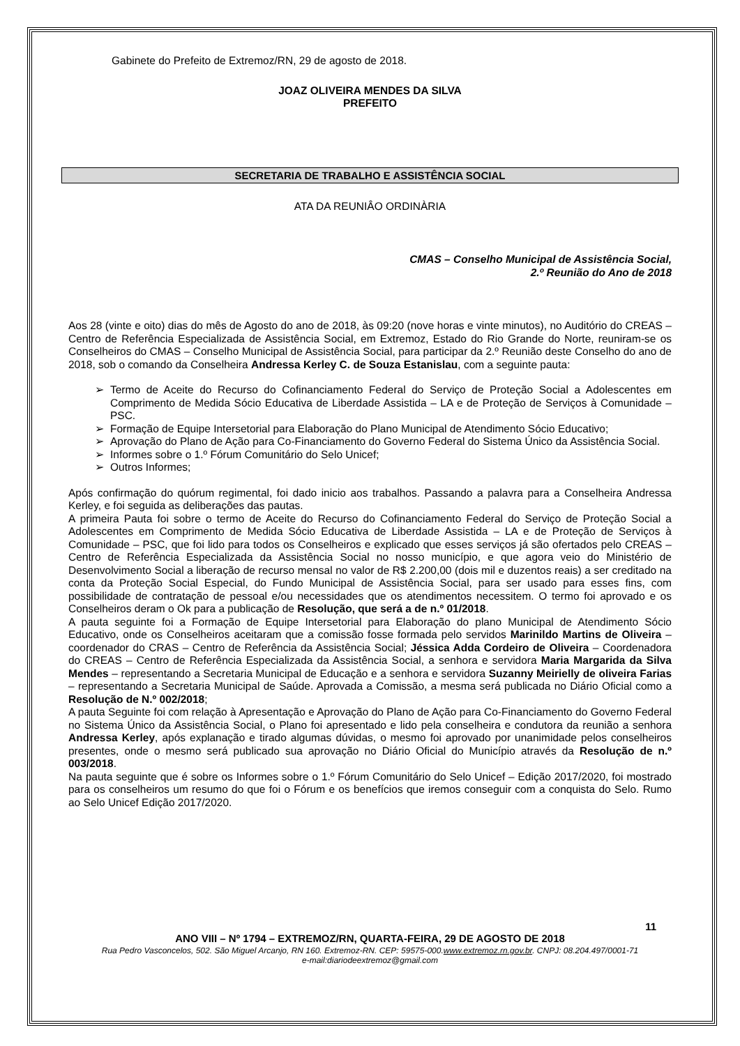Gabinete do Prefeito de Extremoz/RN, 29 de agosto de 2018.
JOAZ OLIVEIRA MENDES DA SILVA
PREFEITO
SECRETARIA DE TRABALHO E ASSISTÊNCIA SOCIAL
ATA DA REUNIÂO ORDINÀRIA
CMAS – Conselho Municipal de Assistência Social,
2.º Reunião do Ano de 2018
Aos 28 (vinte e oito) dias do mês de Agosto do ano de 2018, às 09:20 (nove horas e vinte minutos), no Auditório do CREAS – Centro de Referência Especializada de Assistência Social, em Extremoz, Estado do Rio Grande do Norte, reuniram-se os Conselheiros do CMAS – Conselho Municipal de Assistência Social, para participar da 2.º Reunião deste Conselho do ano de 2018, sob o comando da Conselheira Andressa Kerley C. de Souza Estanislau, com a seguinte pauta:
➢ Termo de Aceite do Recurso do Cofinanciamento Federal do Serviço de Proteção Social a Adolescentes em Comprimento de Medida Sócio Educativa de Liberdade Assistida – LA e de Proteção de Serviços à Comunidade – PSC.
➢ Formação de Equipe Intersetorial para Elaboração do Plano Municipal de Atendimento Sócio Educativo;
➢ Aprovação do Plano de Ação para Co-Financiamento do Governo Federal do Sistema Único da Assistência Social.
➢ Informes sobre o 1.º Fórum Comunitário do Selo Unicef;
➢ Outros Informes;
Após confirmação do quórum regimental, foi dado inicio aos trabalhos. Passando a palavra para a Conselheira Andressa Kerley, e foi seguida as deliberações das pautas.
A primeira Pauta foi sobre o termo de Aceite do Recurso do Cofinanciamento Federal do Serviço de Proteção Social a Adolescentes em Comprimento de Medida Sócio Educativa de Liberdade Assistida – LA e de Proteção de Serviços à Comunidade – PSC, que foi lido para todos os Conselheiros e explicado que esses serviços já são ofertados pelo CREAS – Centro de Referência Especializada da Assistência Social no nosso município, e que agora veio do Ministério de Desenvolvimento Social a liberação de recurso mensal no valor de R$ 2.200,00 (dois mil e duzentos reais) a ser creditado na conta da Proteção Social Especial, do Fundo Municipal de Assistência Social, para ser usado para esses fins, com possibilidade de contratação de pessoal e/ou necessidades que os atendimentos necessitem. O termo foi aprovado e os Conselheiros deram o Ok para a publicação de Resolução, que será a de n.º 01/2018.
A pauta seguinte foi a Formação de Equipe Intersetorial para Elaboração do plano Municipal de Atendimento Sócio Educativo, onde os Conselheiros aceitaram que a comissão fosse formada pelo servidos Marinildo Martins de Oliveira – coordenador do CRAS – Centro de Referência da Assistência Social; Jéssica Adda Cordeiro de Oliveira – Coordenadora do CREAS – Centro de Referência Especializada da Assistência Social, a senhora e servidora Maria Margarida da Silva Mendes – representando a Secretaria Municipal de Educação e a senhora e servidora Suzanny Meirielly de oliveira Farias – representando a Secretaria Municipal de Saúde. Aprovada a Comissão, a mesma será publicada no Diário Oficial como a Resolução de N.º 002/2018;
A pauta Seguinte foi com relação à Apresentação e Aprovação do Plano de Ação para Co-Financiamento do Governo Federal no Sistema Único da Assistência Social, o Plano foi apresentado e lido pela conselheira e condutora da reunião a senhora Andressa Kerley, após explanação e tirado algumas dúvidas, o mesmo foi aprovado por unanimidade pelos conselheiros presentes, onde o mesmo será publicado sua aprovação no Diário Oficial do Município através da Resolução de n.º 003/2018.
Na pauta seguinte que é sobre os Informes sobre o 1.º Fórum Comunitário do Selo Unicef – Edição 2017/2020, foi mostrado para os conselheiros um resumo do que foi o Fórum e os benefícios que iremos conseguir com a conquista do Selo. Rumo ao Selo Unicef Edição 2017/2020.
11
ANO VIII – Nº 1794 – EXTREMOZ/RN, QUARTA-FEIRA, 29 DE AGOSTO DE 2018
Rua Pedro Vasconcelos, 502. São Miguel Arcanjo, RN 160. Extremoz-RN. CEP: 59575-000.www.extremoz.rn.gov.br. CNPJ: 08.204.497/0001-71
e-mail:diariodeextremoz@gmail.com